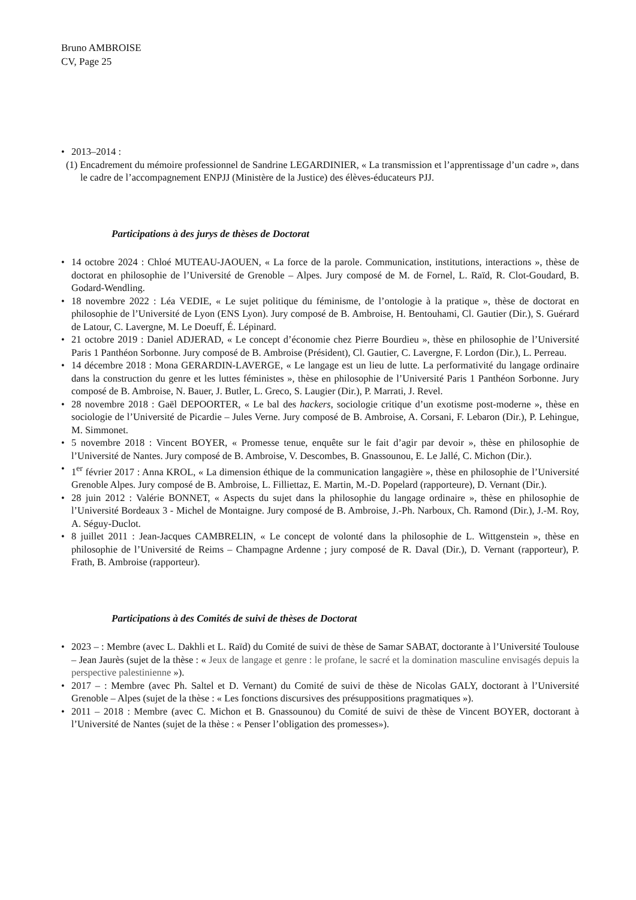Bruno AMBROISE
CV, Page 25
• 2013–2014 :
(1) Encadrement du mémoire professionnel de Sandrine LEGARDINIER, « La transmission et l’apprentissage d’un cadre », dans le cadre de l’accompagnement ENPJJ (Ministère de la Justice) des élèves-éducateurs PJJ.
Participations à des jurys de thèses de Doctorat
• 14 octobre 2024 : Chloé MUTEAU-JAOUEN, « La force de la parole. Communication, institutions, interactions », thèse de doctorat en philosophie de l’Université de Grenoble – Alpes. Jury composé de M. de Fornel, L. Raïd, R. Clot-Goudard, B. Godard-Wendling.
• 18 novembre 2022 : Léa VEDIE, « Le sujet politique du féminisme, de l’ontologie à la pratique », thèse de doctorat en philosophie de l’Université de Lyon (ENS Lyon). Jury composé de B. Ambroise, H. Bentouhami, Cl. Gautier (Dir.), S. Guérard de Latour, C. Lavergne, M. Le Doeuff, É. Lépinard.
• 21 octobre 2019 : Daniel ADJERAD, « Le concept d’économie chez Pierre Bourdieu », thèse en philosophie de l’Université Paris 1 Panthéon Sorbonne. Jury composé de B. Ambroise (Président), Cl. Gautier, C. Lavergne, F. Lordon (Dir.), L. Perreau.
• 14 décembre 2018 : Mona GERARDIN-LAVERGE, « Le langage est un lieu de lutte. La performativité du langage ordinaire dans la construction du genre et les luttes féministes », thèse en philosophie de l’Université Paris 1 Panthéon Sorbonne. Jury composé de B. Ambroise, N. Bauer, J. Butler, L. Greco, S. Laugier (Dir.), P. Marrati, J. Revel.
• 28 novembre 2018 : Gaël DEPOORTER, « Le bal des hackers, sociologie critique d’un exotisme post-moderne », thèse en sociologie de l’Université de Picardie – Jules Verne. Jury composé de B. Ambroise, A. Corsani, F. Lebaron (Dir.), P. Lehingue, M. Simmonet.
• 5 novembre 2018 : Vincent BOYER, « Promesse tenue, enquête sur le fait d’agir par devoir », thèse en philosophie de l’Université de Nantes. Jury composé de B. Ambroise, V. Descombes, B. Gnassounou, E. Le Jallé, C. Michon (Dir.).
• 1<sup>er</sup> février 2017 : Anna KROL, « La dimension éthique de la communication langagière », thèse en philosophie de l’Université Grenoble Alpes. Jury composé de B. Ambroise, L. Filliettaz, E. Martin, M.-D. Popelard (rapporteure), D. Vernant (Dir.).
• 28 juin 2012 : Valérie BONNET, « Aspects du sujet dans la philosophie du langage ordinaire », thèse en philosophie de l’Université Bordeaux 3 - Michel de Montaigne. Jury composé de B. Ambroise, J.-Ph. Narboux, Ch. Ramond (Dir.), J.-M. Roy, A. Séguy-Duclot.
• 8 juillet 2011 : Jean-Jacques CAMBRELIN, « Le concept de volonté dans la philosophie de L. Wittgenstein », thèse en philosophie de l’Université de Reims – Champagne Ardenne ; jury composé de R. Daval (Dir.), D. Vernant (rapporteur), P. Frath, B. Ambroise (rapporteur).
Participations à des Comités de suivi de thèses de Doctorat
• 2023 – : Membre (avec L. Dakhli et L. Raïd) du Comité de suivi de thèse de Samar SABAT, doctorante à l’Université Toulouse – Jean Jaurès (sujet de la thèse : « Jeux de langage et genre : le profane, le sacré et la domination masculine envisagés depuis la perspective palestinienne »).
• 2017 – : Membre (avec Ph. Saltel et D. Vernant) du Comité de suivi de thèse de Nicolas GALY, doctorant à l’Université Grenoble – Alpes (sujet de la thèse : « Les fonctions discursives des présuppositions pragmatiques »).
• 2011 – 2018 : Membre (avec C. Michon et B. Gnassounou) du Comité de suivi de thèse de Vincent BOYER, doctorant à l’Université de Nantes (sujet de la thèse : « Penser l’obligation des promesses»).